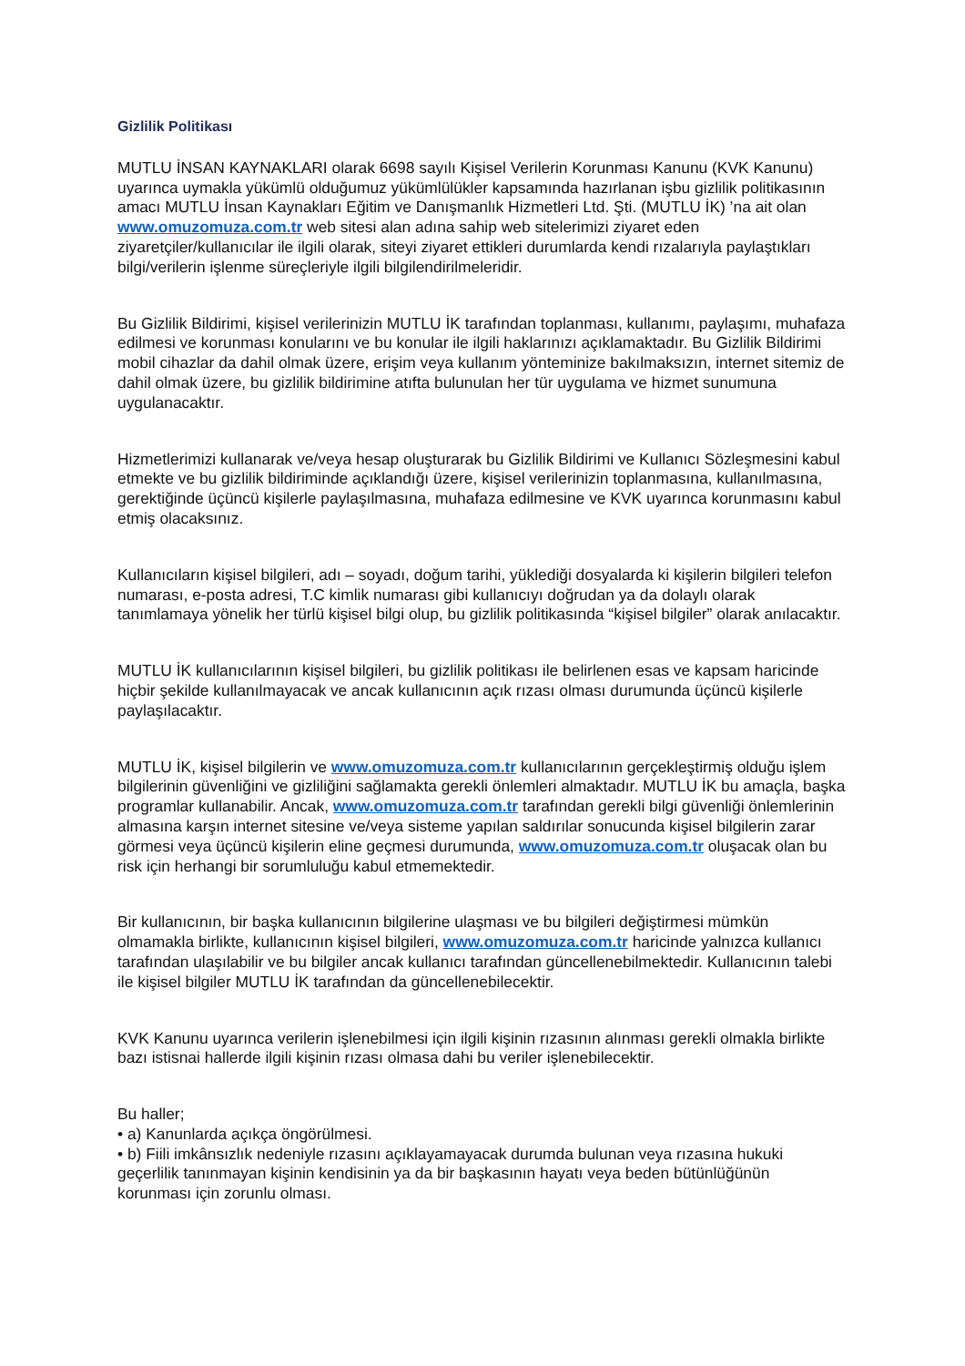Gizlilik Politikası
MUTLU İNSAN KAYNAKLARI olarak 6698 sayılı Kişisel Verilerin Korunması Kanunu (KVK Kanunu) uyarınca uymakla yükümlü olduğumuz yükümlülükler kapsamında hazırlanan işbu gizlilik politikasının amacı MUTLU İnsan Kaynakları Eğitim ve Danışmanlık Hizmetleri Ltd. Şti. (MUTLU İK) ’na ait olan www.omuzomuza.com.tr web sitesi alan adına sahip web sitelerimizi ziyaret eden ziyaretçiler/kullanıcılar ile ilgili olarak, siteyi ziyaret ettikleri durumlarda kendi rızalarıyla paylaştıkları bilgi/verilerin işlenme süreçleriyle ilgili bilgilendirilmeleridir.
Bu Gizlilik Bildirimi, kişisel verilerinizin MUTLU İK tarafından toplanması, kullanımı, paylaşımı, muhafaza edilmesi ve korunması konularını ve bu konular ile ilgili haklarınızı açıklamaktadır. Bu Gizlilik Bildirimi mobil cihazlar da dahil olmak üzere, erişim veya kullanım yönteminize bakılmaksızın, internet sitemiz de dahil olmak üzere, bu gizlilik bildirimine atıfta bulunulan her tür uygulama ve hizmet sunumuna uygulanacaktır.
Hizmetlerimizi kullanarak ve/veya hesap oluşturarak bu Gizlilik Bildirimi ve Kullanıcı Sözleşmesini kabul etmekte ve bu gizlilik bildiriminde açıklandığı üzere, kişisel verilerinizin toplanmasına, kullanılmasına, gerektiğinde üçüncü kişilerle paylaşılmasına, muhafaza edilmesine ve KVK uyarınca korunmasını kabul etmiş olacaksınız.
Kullanıcıların kişisel bilgileri, adı – soyadı, doğum tarihi, yüklediği dosyalarda ki kişilerin bilgileri telefon numarası, e-posta adresi, T.C kimlik numarası gibi kullanıcıyı doğrudan ya da dolaylı olarak tanımlamaya yönelik her türlü kişisel bilgi olup, bu gizlilik politikasında “kişisel bilgiler” olarak anılacaktır.
MUTLU İK kullanıcılarının kişisel bilgileri, bu gizlilik politikası ile belirlenen esas ve kapsam haricinde hiçbir şekilde kullanılmayacak ve ancak kullanıcının açık rızası olması durumunda üçüncü kişilerle paylaşılacaktır.
MUTLU İK, kişisel bilgilerin ve www.omuzomuza.com.tr kullanıcılarının gerçekleştirmiş olduğu işlem bilgilerinin güvenliğini ve gizliliğini sağlamakta gerekli önlemleri almaktadır. MUTLU İK bu amaçla, başka programlar kullanabilir. Ancak, www.omuzomuza.com.tr tarafından gerekli bilgi güvenliği önlemlerinin almasına karşın internet sitesine ve/veya sisteme yapılan saldırılar sonucunda kişisel bilgilerin zarar görmesi veya üçüncü kişilerin eline geçmesi durumunda, www.omuzomuza.com.tr oluşacak olan bu risk için herhangi bir sorumluluğu kabul etmemektedir.
Bir kullanıcının, bir başka kullanıcının bilgilerine ulaşması ve bu bilgileri değiştirmesi mümkün olmamakla birlikte, kullanıcının kişisel bilgileri, www.omuzomuza.com.tr haricinde yalnızca kullanıcı tarafından ulaşılabilir ve bu bilgiler ancak kullanıcı tarafından güncellenebilmektedir. Kullanıcının talebi ile kişisel bilgiler MUTLU İK tarafından da güncellenebilecektir.
KVK Kanunu uyarınca verilerin işlenebilmesi için ilgili kişinin rızasının alınması gerekli olmakla birlikte bazı istisnai hallerde ilgili kişinin rızası olmasa dahi bu veriler işlenebilecektir.
Bu haller;
• a) Kanunlarda açıkça öngörülmesi.
• b) Fiili imkânsızlık nedeniyle rızasını açıklayamayacak durumda bulunan veya rızasına hukuki geçerlilik tanınmayan kişinin kendisinin ya da bir başkasının hayatı veya beden bütünlüğünün korunması için zorunlu olması.